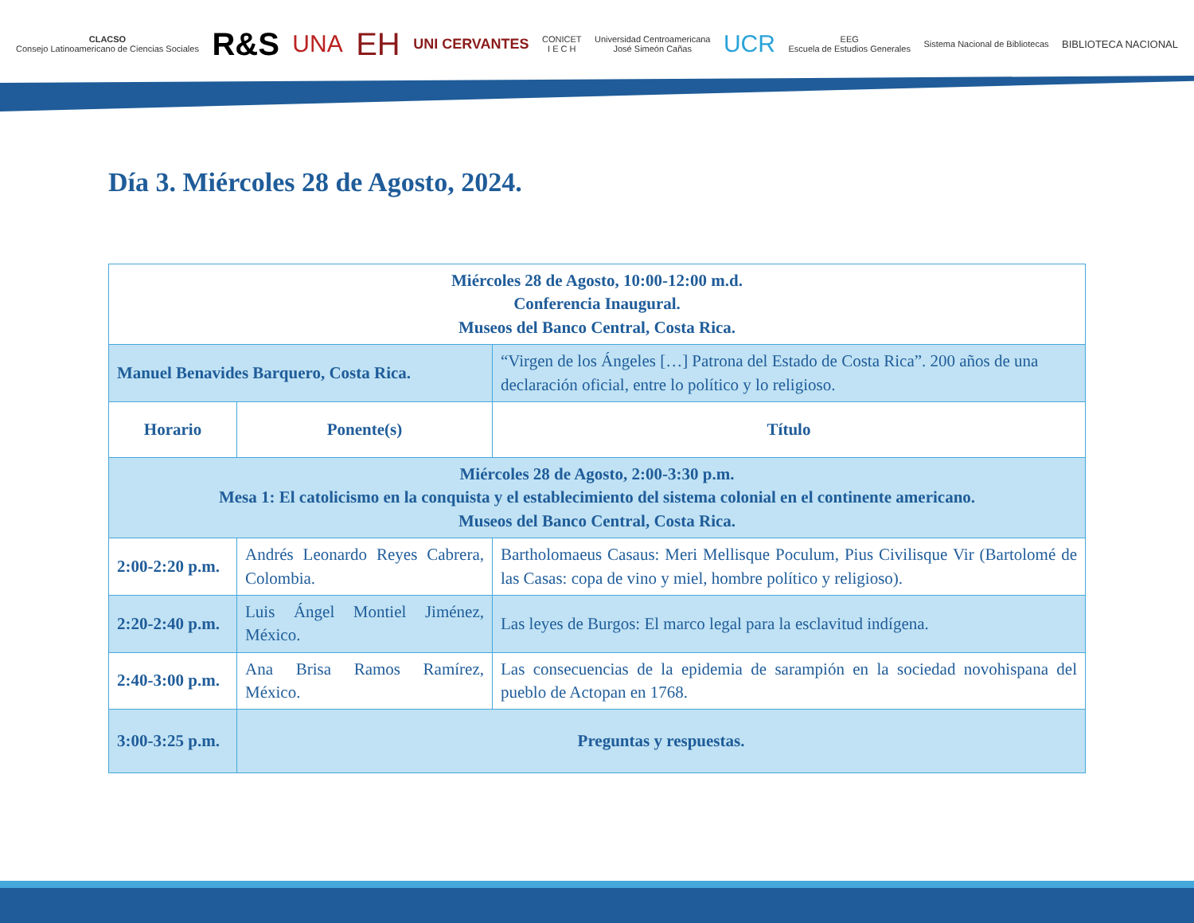CLACSO
Consejo Latinoamericano de Ciencias Sociales
R&S
UNA
EH
UNI CERVANTES
CONICET
I E C H
Universidad Centroamericana
José Simeón Cañas
UCR
EEG
Escuela de Estudios Generales
Sistema Nacional de Bibliotecas
BIBLIOTECA NACIONAL
Día 3. Miércoles 28 de Agosto, 2024.
| Miércoles 28 de Agosto, 10:00-12:00 m.d. Conferencia Inaugural. Museos del Banco Central, Costa Rica. | | |
| Manuel Benavides Barquero, Costa Rica. | | “Virgen de los Ángeles […] Patrona del Estado de Costa Rica”. 200 años de una declaración oficial, entre lo político y lo religioso. |
| Horario | Ponente(s) | Título |
| Miércoles 28 de Agosto, 2:00-3:30 p.m. Mesa 1: El catolicismo en la conquista y el establecimiento del sistema colonial en el continente americano. Museos del Banco Central, Costa Rica. | | |
| 2:00-2:20 p.m. | Andrés Leonardo Reyes Cabrera, Colombia. | Bartholomaeus Casaus: Meri Mellisque Poculum, Pius Civilisque Vir (Bartolomé de las Casas: copa de vino y miel, hombre político y religioso). |
| 2:20-2:40 p.m. | Luis Ángel Montiel Jiménez, México. | Las leyes de Burgos: El marco legal para la esclavitud indígena. |
| 2:40-3:00 p.m. | Ana Brisa Ramos Ramírez, México. | Las consecuencias de la epidemia de sarampión en la sociedad novohispana del pueblo de Actopan en 1768. |
| 3:00-3:25 p.m. | Preguntas y respuestas. | |